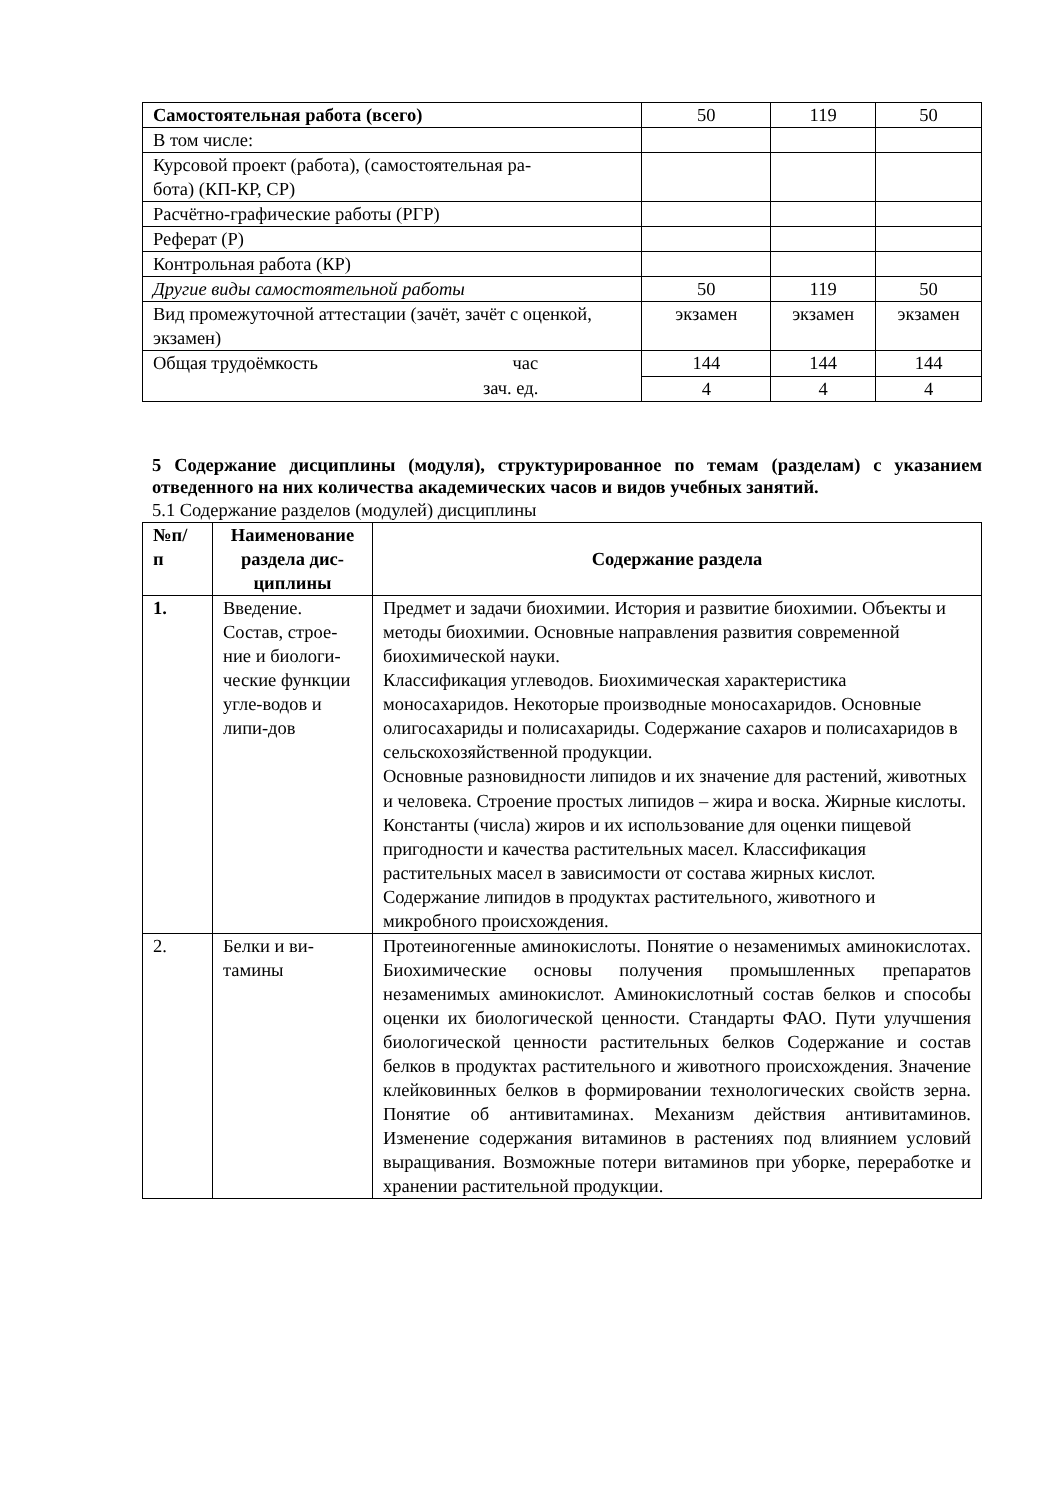| Самостоятельная работа (всего) | 50 | 119 | 50 |
| В том числе: | | | |
| Курсовой проект (работа), (самостоятельная ра- бота) (КП-КР, СР) | | | |
| Расчётно-графические работы (РГР) | | | |
| Реферат (Р) | | | |
| Контрольная работа (КР) | | | |
| Другие виды самостоятельной работы | 50 | 119 | 50 |
| Вид промежуточной аттестации (зачёт, зачёт с оценкой, экзамен) | экзамен | экзамен | экзамен |
| Общая трудоёмкость час зач. ед. | 144 | 144 | 144 |
| | 4 | 4 | 4 |
5 Содержание дисциплины (модуля), структурированное по темам (разделам) с указанием отведенного на них количества академических часов и видов учебных занятий.
5.1 Содержание разделов (модулей) дисциплины
| №п/ п | Наименование раздела дис-циплины | Содержание раздела |
| --- | --- | --- |
| 1. | Введение. Состав, строе-ние и биологи-ческие функции угле-водов и липи-дов | Предмет и задачи биохимии. История и развитие биохимии. Объекты и методы биохимии. Основные направления развития современной биохимической науки. Классификация углеводов. Биохимическая характеристика моносахаридов. Некоторые производные моносахаридов. Основные олигосахариды и полисахариды. Содержание сахаров и полисахаридов в сельскохозяйственной продукции. Основные разновидности липидов и их значение для растений, животных и человека. Строение простых липидов – жира и воска. Жирные кислоты. Константы (числа) жиров и их использование для оценки пищевой пригодности и качества растительных масел. Классификация растительных масел в зависимости от состава жирных кислот. Содержание липидов в продуктах растительного, животного и микробного происхождения. |
| 2. | Белки и ви-тамины | Протеиногенные аминокислоты. Понятие о незаменимых аминокислотах. Биохимические основы получения промышленных препаратов незаменимых аминокислот. Аминокислотный состав белков и способы оценки их биологической ценности. Стандарты ФАО. Пути улучшения биологической ценности растительных белков Содержание и состав белков в продуктах растительного и животного происхождения. Значение клейковинных белков в формировании технологических свойств зерна. Понятие об антивитаминах. Механизм действия антивитаминов. Изменение содержания витаминов в растениях под влиянием условий выращивания. Возможные потери витаминов при уборке, переработке и хранении растительной продукции. |